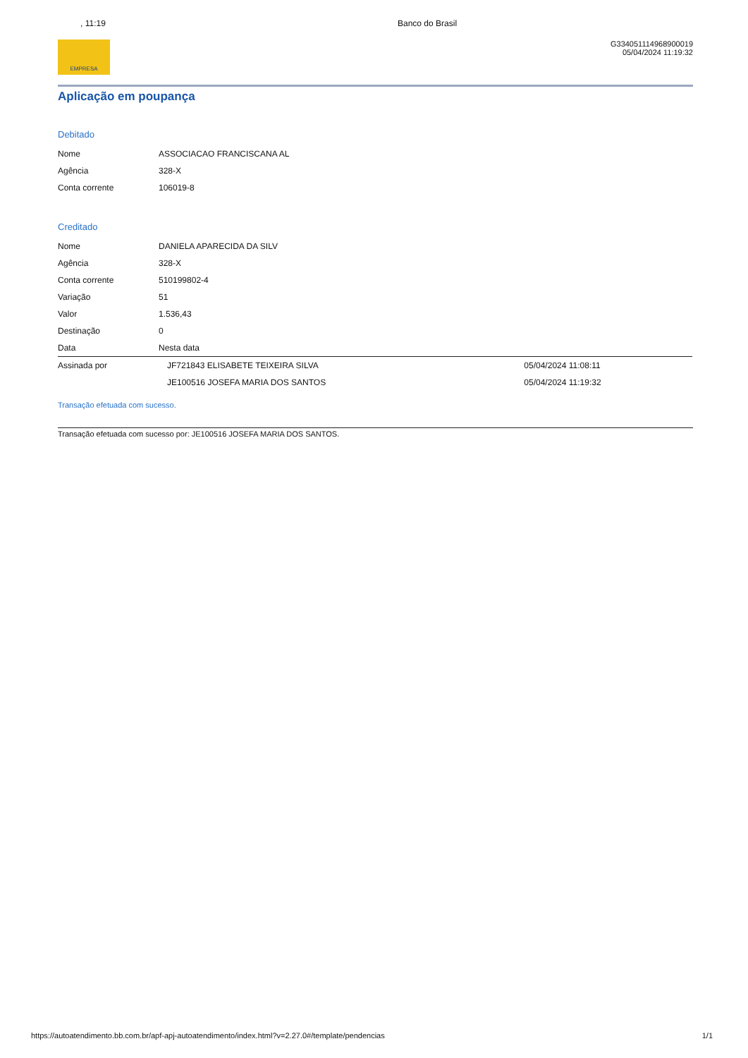, 11:19 Banco do Brasil
EMPRESA
G334051114968900019
05/04/2024 11:19:32
Aplicação em poupança
Debitado
| Nome | ASSOCIACAO FRANCISCANA AL |
| Agência | 328-X |
| Conta corrente | 106019-8 |
Creditado
| Nome | DANIELA APARECIDA DA SILV | |
| Agência | 328-X | |
| Conta corrente | 510199802-4 | |
| Variação | 51 | |
| Valor | 1.536,43 | |
| Destinação | 0 | |
| Data | Nesta data | |
| Assinada por | JF721843 ELISABETE TEIXEIRA SILVA | 05/04/2024 11:08:11 |
| | JE100516 JOSEFA MARIA DOS SANTOS | 05/04/2024 11:19:32 |
Transação efetuada com sucesso.
Transação efetuada com sucesso por: JE100516 JOSEFA MARIA DOS SANTOS.
https://autoatendimento.bb.com.br/apf-apj-autoatendimento/index.html?v=2.27.0#/template/pendencias 1/1